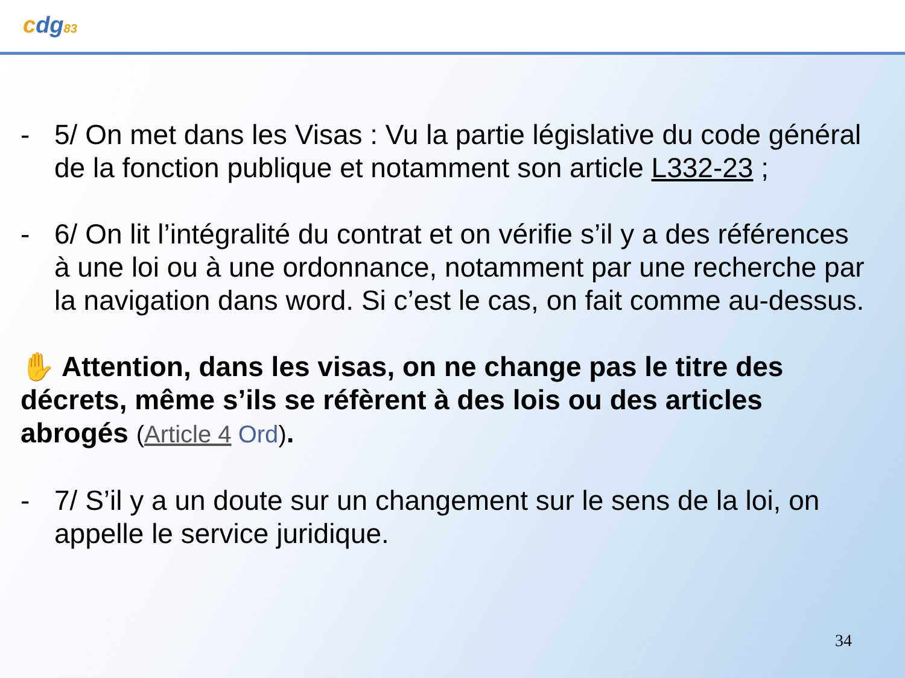cdg83
- 5/ On met dans les Visas : Vu la partie législative du code général de la fonction publique et notamment son article L332-23 ;
- 6/ On lit l’intégralité du contrat et on vérifie s’il y a des références à une loi ou à une ordonnance, notamment par une recherche par la navigation dans word. Si c’est le cas, on fait comme au-dessus.
✋ Attention, dans les visas, on ne change pas le titre des décrets, même s’ils se réfèrent à des lois ou des articles abrogés (Article 4 Ord).
- 7/ S’il y a un doute sur un changement sur le sens de la loi, on appelle le service juridique.
34